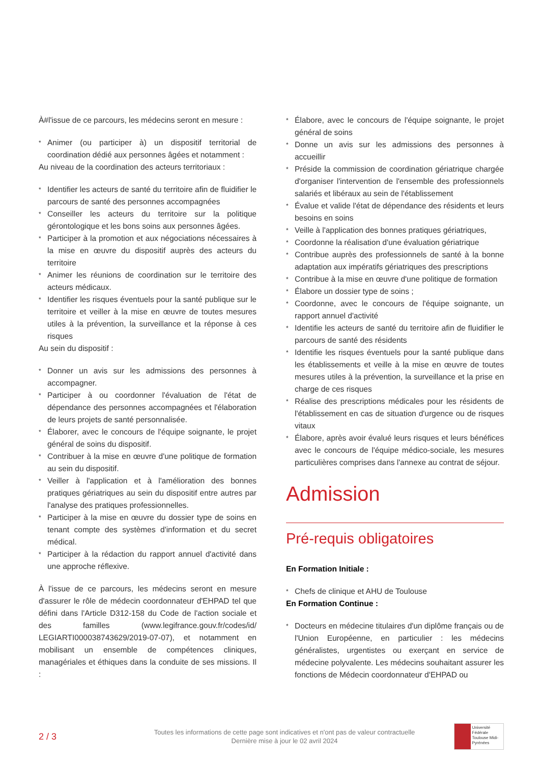À#l'issue de ce parcours, les médecins seront en mesure :
* Animer (ou participer à) un dispositif territorial de coordination dédié aux personnes âgées et notamment :
Au niveau de la coordination des acteurs territoriaux :
* Identifier les acteurs de santé du territoire afin de fluidifier le parcours de santé des personnes accompagnées
* Conseiller les acteurs du territoire sur la politique gérontologique et les bons soins aux personnes âgées.
* Participer à la promotion et aux négociations nécessaires à la mise en œuvre du dispositif auprès des acteurs du territoire
* Animer les réunions de coordination sur le territoire des acteurs médicaux.
* Identifier les risques éventuels pour la santé publique sur le territoire et veiller à la mise en œuvre de toutes mesures utiles à la prévention, la surveillance et la réponse à ces risques
Au sein du dispositif :
* Donner un avis sur les admissions des personnes à accompagner.
* Participer à ou coordonner l'évaluation de l'état de dépendance des personnes accompagnées et l'élaboration de leurs projets de santé personnalisée.
* Élaborer, avec le concours de l'équipe soignante, le projet général de soins du dispositif.
* Contribuer à la mise en œuvre d'une politique de formation au sein du dispositif.
* Veiller à l'application et à l'amélioration des bonnes pratiques gériatriques au sein du dispositif entre autres par l'analyse des pratiques professionnelles.
* Participer à la mise en œuvre du dossier type de soins en tenant compte des systèmes d'information et du secret médical.
* Participer à la rédaction du rapport annuel d'activité dans une approche réflexive.
À l'issue de ce parcours, les médecins seront en mesure d'assurer le rôle de médecin coordonnateur d'EHPAD tel que défini dans l'Article D312-158 du Code de l'action sociale et des familles (www.legifrance.gouv.fr/codes/id/ LEGIARTI000038743629/2019-07-07), et notamment en mobilisant un ensemble de compétences cliniques, managériales et éthiques dans la conduite de ses missions. Il :
* Élabore, avec le concours de l'équipe soignante, le projet général de soins
* Donne un avis sur les admissions des personnes à accueillir
* Préside la commission de coordination gériatrique chargée d'organiser l'intervention de l'ensemble des professionnels salariés et libéraux au sein de l'établissement
* Évalue et valide l'état de dépendance des résidents et leurs besoins en soins
* Veille à l'application des bonnes pratiques gériatriques,
* Coordonne la réalisation d'une évaluation gériatrique
* Contribue auprès des professionnels de santé à la bonne adaptation aux impératifs gériatriques des prescriptions
* Contribue à la mise en œuvre d'une politique de formation
* Élabore un dossier type de soins ;
* Coordonne, avec le concours de l'équipe soignante, un rapport annuel d'activité
* Identifie les acteurs de santé du territoire afin de fluidifier le parcours de santé des résidents
* Identifie les risques éventuels pour la santé publique dans les établissements et veille à la mise en œuvre de toutes mesures utiles à la prévention, la surveillance et la prise en charge de ces risques
* Réalise des prescriptions médicales pour les résidents de l'établissement en cas de situation d'urgence ou de risques vitaux
* Élabore, après avoir évalué leurs risques et leurs bénéfices avec le concours de l'équipe médico-sociale, les mesures particulières comprises dans l'annexe au contrat de séjour.
Admission
Pré-requis obligatoires
En Formation Initiale :
* Chefs de clinique et AHU de Toulouse
En Formation Continue :
* Docteurs en médecine titulaires d'un diplôme français ou de l'Union Européenne, en particulier : les médecins généralistes, urgentistes ou exerçant en service de médecine polyvalente. Les médecins souhaitant assurer les fonctions de Médecin coordonnateur d'EHPAD ou
2 / 3
Toutes les informations de cette page sont indicatives et n'ont pas de valeur contractuelle
Dernière mise à jour le 02 avril 2024
Université Fédérale
Toulouse Midi-Pyrénées